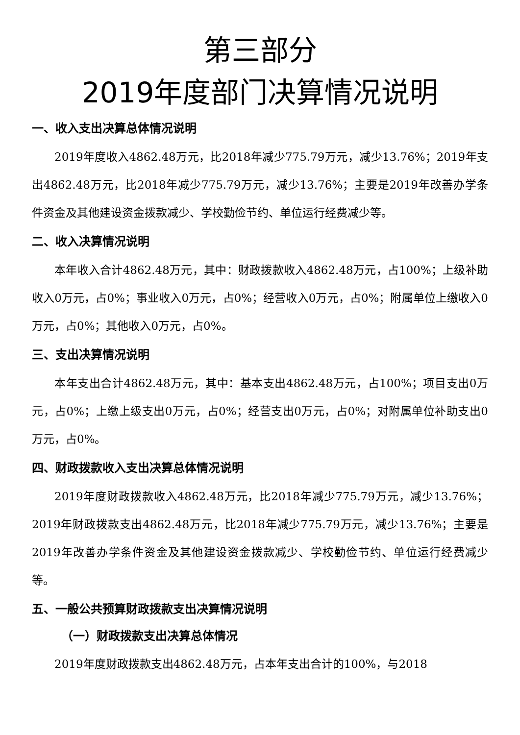第三部分
2019年度部门决算情况说明
一、收入支出决算总体情况说明
2019年度收入4862.48万元，比2018年减少775.79万元，减少13.76%；2019年支出4862.48万元，比2018年减少775.79万元，减少13.76%；主要是2019年改善办学条件资金及其他建设资金拨款减少、学校勤俭节约、单位运行经费减少等。
二、收入决算情况说明
本年收入合计4862.48万元，其中：财政拨款收入4862.48万元，占100%；上级补助收入0万元，占0%；事业收入0万元，占0%；经营收入0万元，占0%；附属单位上缴收入0万元，占0%；其他收入0万元，占0%。
三、支出决算情况说明
本年支出合计4862.48万元，其中：基本支出4862.48万元，占100%；项目支出0万元，占0%；上缴上级支出0万元，占0%；经营支出0万元，占0%；对附属单位补助支出0万元，占0%。
四、财政拨款收入支出决算总体情况说明
2019年度财政拨款收入4862.48万元，比2018年减少775.79万元，减少13.76%；2019年财政拨款支出4862.48万元，比2018年减少775.79万元，减少13.76%；主要是2019年改善办学条件资金及其他建设资金拨款减少、学校勤俭节约、单位运行经费减少等。
五、一般公共预算财政拨款支出决算情况说明
（一）财政拨款支出决算总体情况
2019年度财政拨款支出4862.48万元，占本年支出合计的100%，与2018